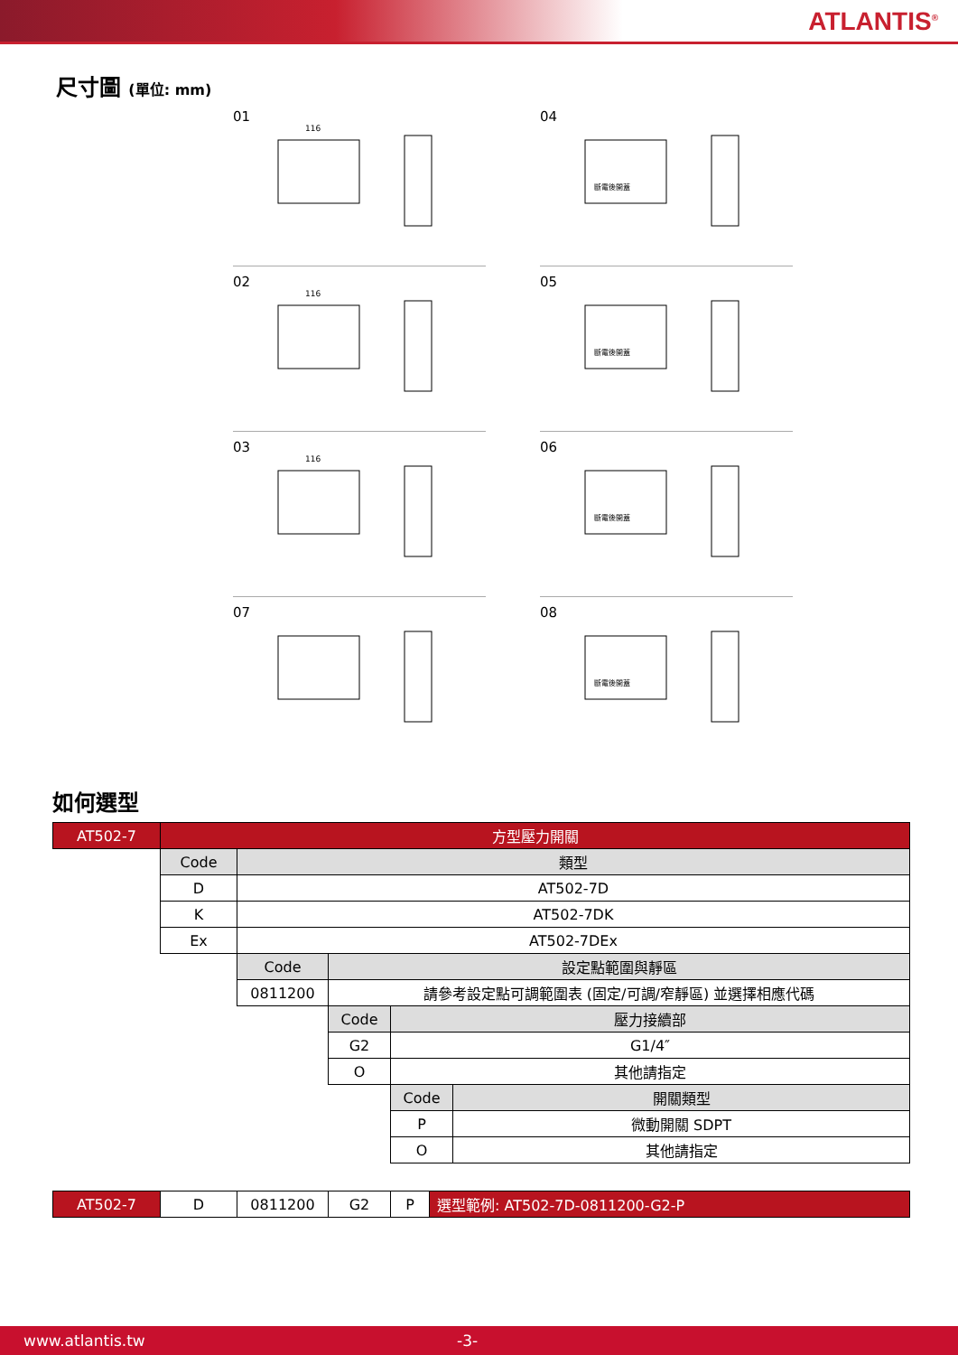ATLANTIS<sup>®</sup>
尺寸圖 (單位: mm)
01
116
04
斷電後開蓋
02
116
05
斷電後開蓋
03
116
06
斷電後開蓋
07
08
斷電後開蓋
如何選型
| AT502-7 | 方型壓力開關 | | | | |
| | Code | 類型 | | | |
| | D | AT502-7D | | | |
| | K | AT502-7DK | | | |
| | Ex | AT502-7DEx | | | |
| | | Code | 設定點範圍與靜區 | | |
| | | 0811200 | 請參考設定點可調範圍表 (固定/可調/窄靜區) 並選擇相應代碼 | | |
| | | | Code | 壓力接續部 | |
| | | | G2 | G1/4″ | |
| | | | O | 其他請指定 | |
| | | | | Code | 開關類型 |
| | | | | P | 微動開關 SDPT |
| | | | | O | 其他請指定 |
| AT502-7 | D | 0811200 | G2 | P | 選型範例: AT502-7D-0811200-G2-P |
www.atlantis.tw -3-